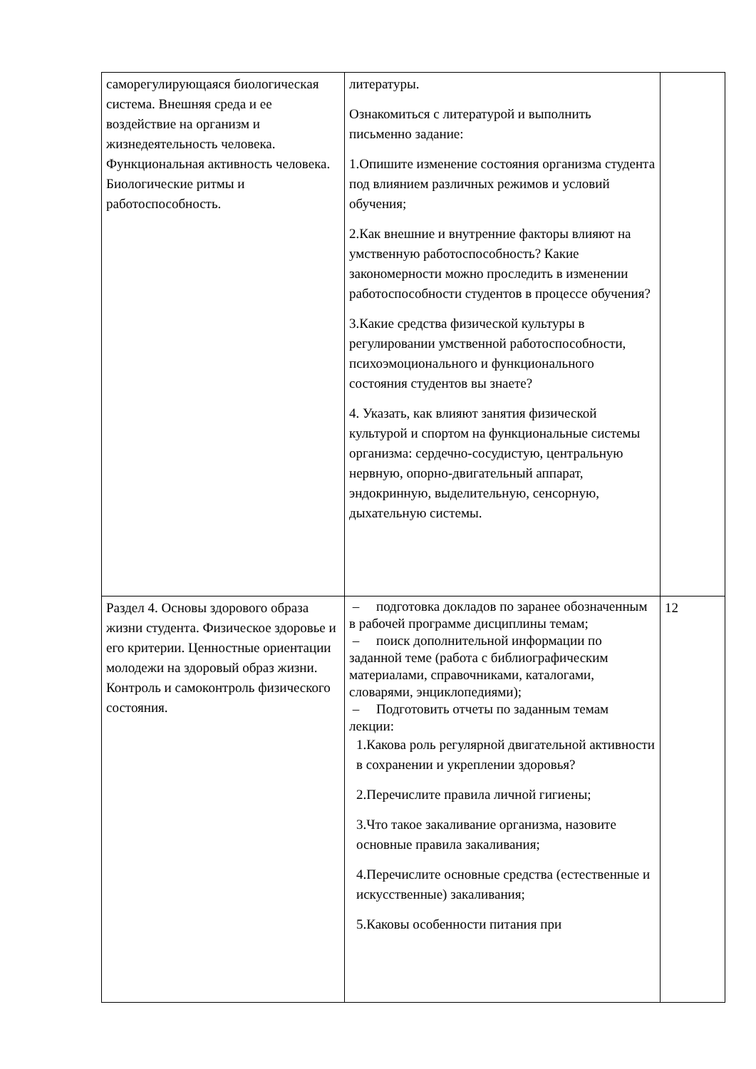| саморегулирующаяся биологическая система. Внешняя среда и ее воздействие на организм и жизнедеятельность человека. Функциональная активность человека. Биологические ритмы и работоспособность. | литературы. Ознакомиться с литературой и выполнить письменно задание: 1.Опишите изменение состояния организма студента под влиянием различных режимов и условий обучения; 2.Как внешние и внутренние факторы влияют на умственную работоспособность? Какие закономерности можно проследить в изменении работоспособности студентов в процессе обучения? 3.Какие средства физической культуры в регулировании умственной работоспособности, психоэмоционального и функционального состояния студентов вы знаете? 4. Указать, как влияют занятия физической культурой и спортом на функциональные системы организма: сердечно-сосудистую, центральную нервную, опорно-двигательный аппарат, эндокринную, выделительную, сенсорную, дыхательную системы. | |
| Раздел 4. Основы здорового образа жизни студента. Физическое здоровье и его критерии. Ценностные ориентации молодежи на здоровый образ жизни. Контроль и самоконтроль физического состояния. | – подготовка докладов по заранее обозначенным в рабочей программе дисциплины темам; – поиск дополнительной информации по заданной теме (работа с библиографическим материалами, справочниками, каталогами, словарями, энциклопедиями); – Подготовить отчеты по заданным темам лекции: 1.Какова роль регулярной двигательной активности в сохранении и укреплении здоровья? 2.Перечислите правила личной гигиены; 3.Что такое закаливание организма, назовите основные правила закаливания; 4.Перечислите основные средства (естественные и искусственные) закаливания; 5.Каковы особенности питания при | 12 |